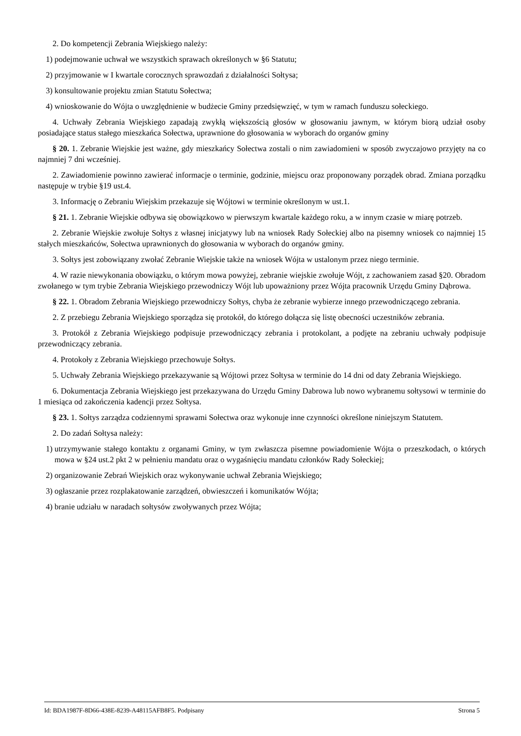2. Do kompetencji Zebrania Wiejskiego należy:
1) podejmowanie uchwał we wszystkich sprawach określonych w §6 Statutu;
2) przyjmowanie w I kwartale corocznych sprawozdań z działalności Sołtysa;
3) konsultowanie projektu zmian Statutu Sołectwa;
4) wnioskowanie do Wójta o uwzględnienie w budżecie Gminy przedsięwzięć, w tym w ramach funduszu sołeckiego.
4. Uchwały Zebrania Wiejskiego zapadają zwykłą większością głosów w głosowaniu jawnym, w którym biorą udział osoby posiadające status stałego mieszkańca Sołectwa, uprawnione do głosowania w wyborach do organów gminy
§ 20. 1. Zebranie Wiejskie jest ważne, gdy mieszkańcy Sołectwa zostali o nim zawiadomieni w sposób zwyczajowo przyjęty na co najmniej 7 dni wcześniej.
2. Zawiadomienie powinno zawierać informacje o terminie, godzinie, miejscu oraz proponowany porządek obrad. Zmiana porządku następuje w trybie §19 ust.4.
3. Informację o Zebraniu Wiejskim przekazuje się Wójtowi w terminie określonym w ust.1.
§ 21. 1. Zebranie Wiejskie odbywa się obowiązkowo w pierwszym kwartale każdego roku, a w innym czasie w miarę potrzeb.
2. Zebranie Wiejskie zwołuje Sołtys z własnej inicjatywy lub na wniosek Rady Sołeckiej albo na pisemny wniosek co najmniej 15 stałych mieszkańców, Sołectwa uprawnionych do głosowania w wyborach do organów gminy.
3. Sołtys jest zobowiązany zwołać Zebranie Wiejskie także na wniosek Wójta w ustalonym przez niego terminie.
4. W razie niewykonania obowiązku, o którym mowa powyżej, zebranie wiejskie zwołuje Wójt, z zachowaniem zasad §20. Obradom zwołanego w tym trybie Zebrania Wiejskiego przewodniczy Wójt lub upoważniony przez Wójta pracownik Urzędu Gminy Dąbrowa.
§ 22. 1. Obradom Zebrania Wiejskiego przewodniczy Sołtys, chyba że zebranie wybierze innego przewodniczącego zebrania.
2. Z przebiegu Zebrania Wiejskiego sporządza się protokół, do którego dołącza się listę obecności uczestników zebrania.
3. Protokół z Zebrania Wiejskiego podpisuje przewodniczący zebrania i protokolant, a podjęte na zebraniu uchwały podpisuje przewodniczący zebrania.
4. Protokoły z Zebrania Wiejskiego przechowuje Sołtys.
5. Uchwały Zebrania Wiejskiego przekazywanie są Wójtowi przez Sołtysa w terminie do 14 dni od daty Zebrania Wiejskiego.
6. Dokumentacja Zebrania Wiejskiego jest przekazywana do Urzędu Gminy Dabrowa lub nowo wybranemu sołtysowi w terminie do 1 miesiąca od zakończenia kadencji przez Sołtysa.
§ 23. 1. Sołtys zarządza codziennymi sprawami Sołectwa oraz wykonuje inne czynności określone niniejszym Statutem.
2. Do zadań Sołtysa należy:
1) utrzymywanie stałego kontaktu z organami Gminy, w tym zwłaszcza pisemne powiadomienie Wójta o przeszkodach, o których mowa w §24 ust.2 pkt 2 w pełnieniu mandatu oraz o wygaśnięciu mandatu członków Rady Sołeckiej;
2) organizowanie Zebrań Wiejskich oraz wykonywanie uchwał Zebrania Wiejskiego;
3) ogłaszanie przez rozplakatowanie zarządzeń, obwieszczeń i komunikatów Wójta;
4) branie udziału w naradach sołtysów zwoływanych przez Wójta;
Id: BDA1987F-8D66-438E-8239-A48115AFB8F5. Podpisany Strona 5